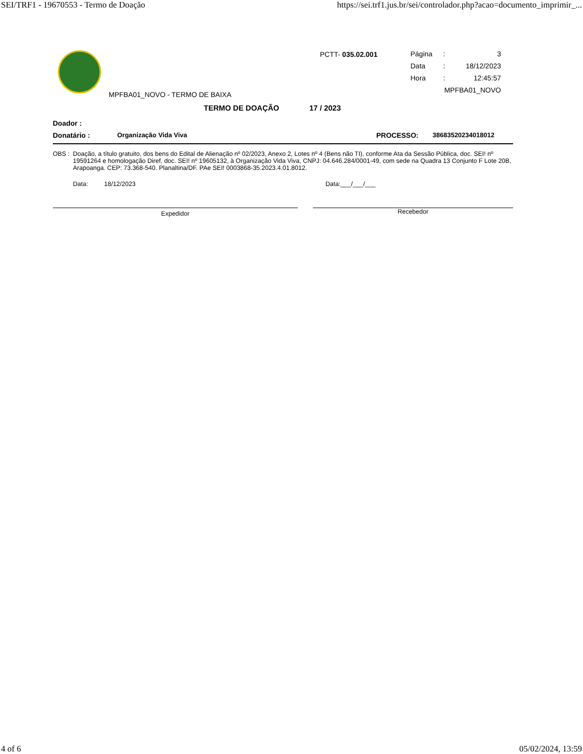SEI/TRF1 - 19670553 - Termo de Doação https://sei.trf1.jus.br/sei/controlador.php?acao=documento_imprimir_...
MPFBA01_NOVO - TERMO DE BAIXA
PCTT- 035.02.001
Página: 3
Data: 18/12/2023
Hora: 12:45:57
MPFBA01_NOVO
TERMO DE DOAÇÃO 17 / 2023
Doador :
Donatário : Organização Vida Viva PROCESSO: 38683520234018012
OBS : Doação, a título gratuito, dos bens do Edital de Alienação nº 02/2023, Anexo 2, Lotes nº 4 (Bens não TI), conforme Ata da Sessão Pública, doc. SEI! nº 19591264 e homologação Diref, doc. SEI! nº 19605132, à Organização Vida Viva, CNPJ: 04.646.284/0001-49, com sede na Quadra 13 Conjunto F Lote 20B, Arapoanga. CEP: 73.368-540. Planaltina/DF. PAe SEI! 0003868-35.2023.4.01.8012.
Data: 18/12/2023 Data:___/___/___
Expedidor
Recebedor
4 of 6 05/02/2024, 13:59